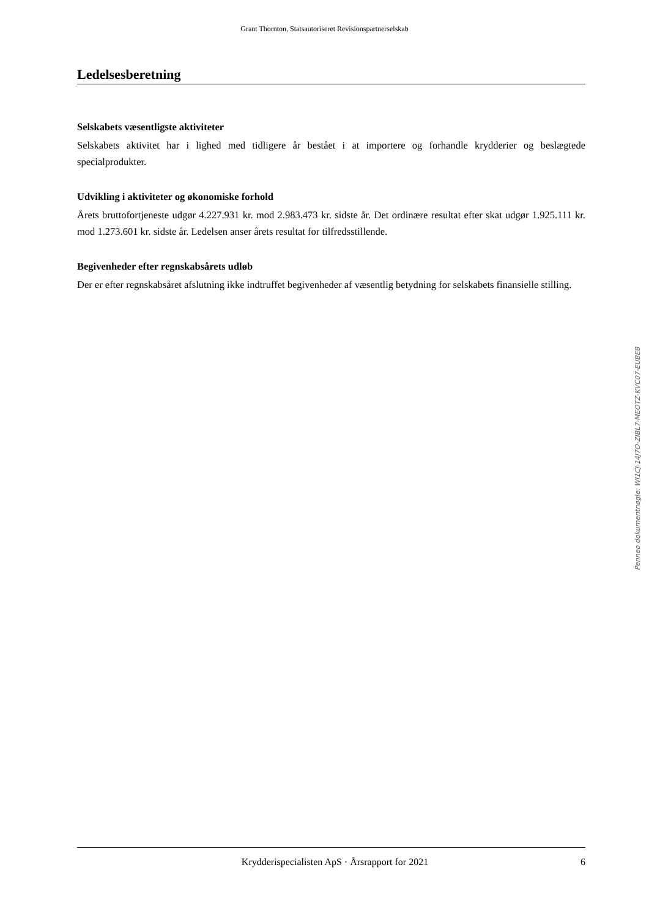Grant Thornton, Statsautoriseret Revisionspartnerselskab
Ledelsesberetning
Selskabets væsentligste aktiviteter
Selskabets aktivitet har i lighed med tidligere år bestået i at importere og forhandle krydderier og beslægtede specialprodukter.
Udvikling i aktiviteter og økonomiske forhold
Årets bruttofortjeneste udgør 4.227.931 kr. mod 2.983.473 kr. sidste år. Det ordinære resultat efter skat udgør 1.925.111 kr. mod 1.273.601 kr. sidste år. Ledelsen anser årets resultat for tilfredsstillende.
Begivenheder efter regnskabsårets udløb
Der er efter regnskabsåret afslutning ikke indtruffet begivenheder af væsentlig betydning for selskabets finansielle stilling.
Penneo dokumentnøgle: WI1CJ-14J7O-ZIBL7-MEOTZ-KVC07-EUBE8
Krydderispecialisten ApS · Årsrapport for 2021 6